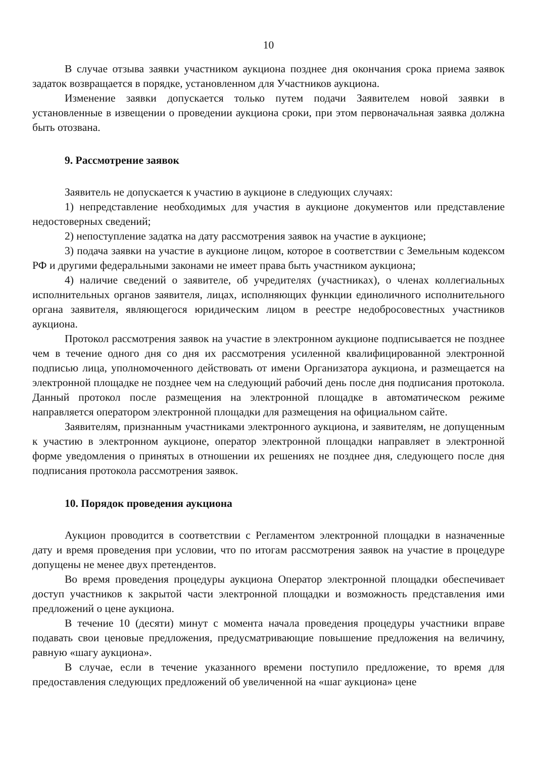10
В случае отзыва заявки участником аукциона позднее дня окончания срока приема заявок задаток возвращается в порядке, установленном для Участников аукциона.
Изменение заявки допускается только путем подачи Заявителем новой заявки в установленные в извещении о проведении аукциона сроки, при этом первоначальная заявка должна быть отозвана.
9. Рассмотрение заявок
Заявитель не допускается к участию в аукционе в следующих случаях:
1) непредставление необходимых для участия в аукционе документов или представление недостоверных сведений;
2) непоступление задатка на дату рассмотрения заявок на участие в аукционе;
3) подача заявки на участие в аукционе лицом, которое в соответствии с Земельным кодексом РФ и другими федеральными законами не имеет права быть участником аукциона;
4) наличие сведений о заявителе, об учредителях (участниках), о членах коллегиальных исполнительных органов заявителя, лицах, исполняющих функции единоличного исполнительного органа заявителя, являющегося юридическим лицом в реестре недобросовестных участников аукциона.
Протокол рассмотрения заявок на участие в электронном аукционе подписывается не позднее чем в течение одного дня со дня их рассмотрения усиленной квалифицированной электронной подписью лица, уполномоченного действовать от имени Организатора аукциона, и размещается на электронной площадке не позднее чем на следующий рабочий день после дня подписания протокола. Данный протокол после размещения на электронной площадке в автоматическом режиме направляется оператором электронной площадки для размещения на официальном сайте.
Заявителям, признанным участниками электронного аукциона, и заявителям, не допущенным к участию в электронном аукционе, оператор электронной площадки направляет в электронной форме уведомления о принятых в отношении их решениях не позднее дня, следующего после дня подписания протокола рассмотрения заявок.
10. Порядок проведения аукциона
Аукцион проводится в соответствии с Регламентом электронной площадки в назначенные дату и время проведения при условии, что по итогам рассмотрения заявок на участие в процедуре допущены не менее двух претендентов.
Во время проведения процедуры аукциона Оператор электронной площадки обеспечивает доступ участников к закрытой части электронной площадки и возможность представления ими предложений о цене аукциона.
В течение 10 (десяти) минут с момента начала проведения процедуры участники вправе подавать свои ценовые предложения, предусматривающие повышение предложения на величину, равную «шагу аукциона».
В случае, если в течение указанного времени поступило предложение, то время для предоставления следующих предложений об увеличенной на «шаг аукциона» цене